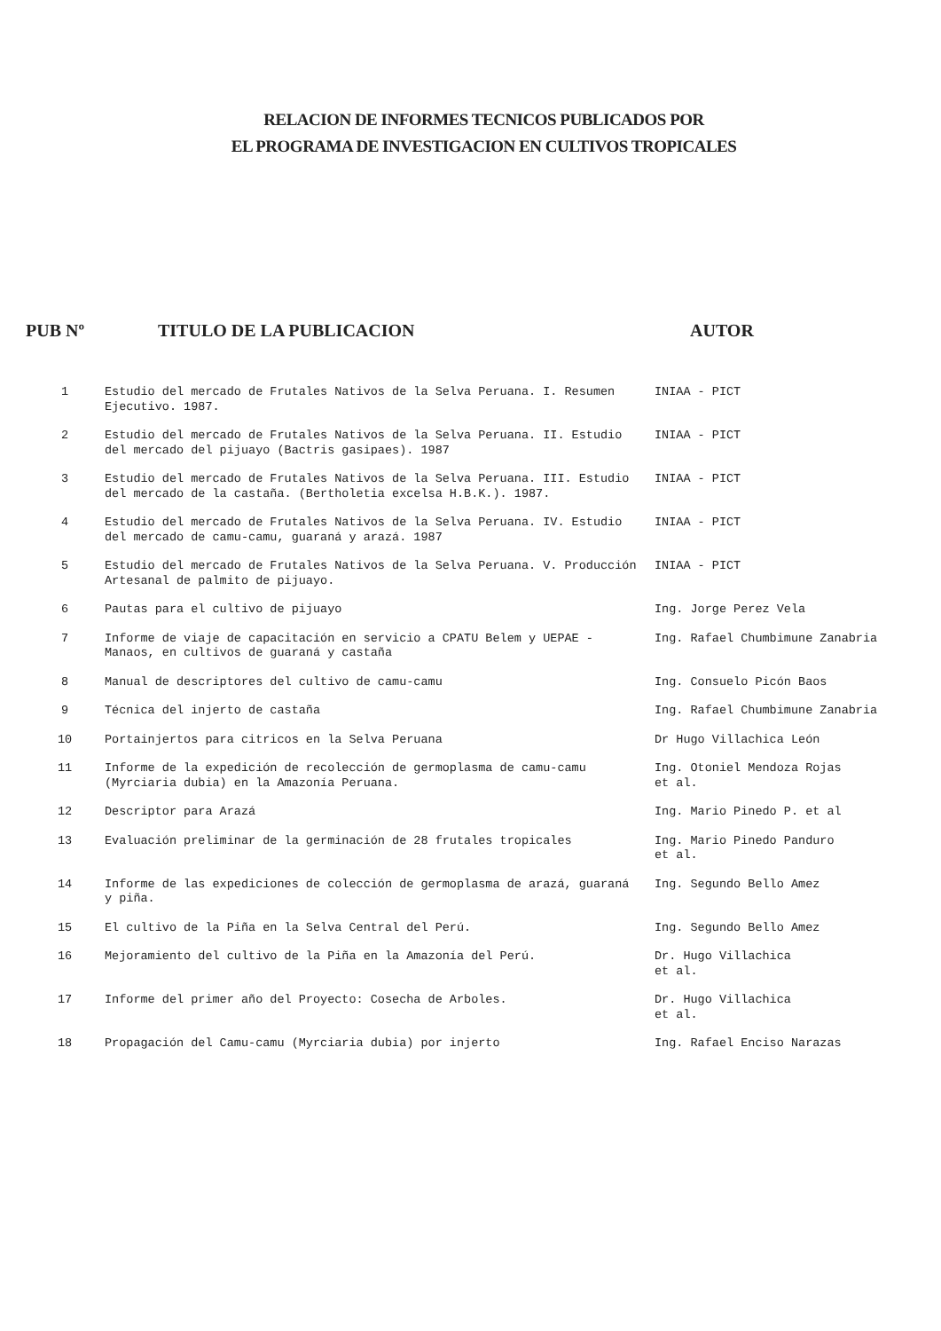RELACION DE INFORMES TECNICOS PUBLICADOS POR
EL PROGRAMA DE INVESTIGACION EN CULTIVOS TROPICALES
| PUB Nº | TITULO DE LA PUBLICACION | AUTOR |
| --- | --- | --- |
| 1 | Estudio del mercado de Frutales Nativos de la Selva Peruana. I. Resumen Ejecutivo. 1987. | INIAA - PICT |
| 2 | Estudio del mercado de Frutales Nativos de la Selva Peruana. II. Estudio del mercado del pijuayo (Bactris gasipaes). 1987 | INIAA - PICT |
| 3 | Estudio del mercado de Frutales Nativos de la Selva Peruana. III. Estudio del mercado de la castaña. (Bertholetia excelsa H.B.K.). 1987. | INIAA - PICT |
| 4 | Estudio del mercado de Frutales Nativos de la Selva Peruana. IV. Estudio del mercado de camu-camu, guaraná y arazá. 1987 | INIAA - PICT |
| 5 | Estudio del mercado de Frutales Nativos de la Selva Peruana. V. Producción Artesanal de palmito de pijuayo. | INIAA - PICT |
| 6 | Pautas para el cultivo de pijuayo | Ing. Jorge Perez Vela |
| 7 | Informe de viaje de capacitación en servicio a CPATU Belem y UEPAE - Manaos, en cultivos de guaraná y castaña | Ing. Rafael Chumbimune Zanabria |
| 8 | Manual de descriptores del cultivo de camu-camu | Ing. Consuelo Picón Baos |
| 9 | Técnica del injerto de castaña | Ing. Rafael Chumbimune Zanabria |
| 10 | Portainjertos para citricos en la Selva Peruana | Dr Hugo Villachica León |
| 11 | Informe de la expedición de recolección de germoplasma de camu-camu (Myrciaria dubia) en la Amazonía Peruana. | Ing. Otoniel Mendoza Rojas et al. |
| 12 | Descriptor para Arazá | Ing. Mario Pinedo P. et al |
| 13 | Evaluación preliminar de la germinación de 28 frutales tropicales | Ing. Mario Pinedo Panduro et al. |
| 14 | Informe de las expediciones de colección de germoplasma de arazá, guaraná y piña. | Ing. Segundo Bello Amez |
| 15 | El cultivo de la Piña en la Selva Central del Perú. | Ing. Segundo Bello Amez |
| 16 | Mejoramiento del cultivo de la Piña en la Amazonía del Perú. | Dr. Hugo Villachica et al. |
| 17 | Informe del primer año del Proyecto: Cosecha de Arboles. | Dr. Hugo Villachica et al. |
| 18 | Propagación del Camu-camu (Myrciaria dubia) por injerto | Ing. Rafael Enciso Narazas |